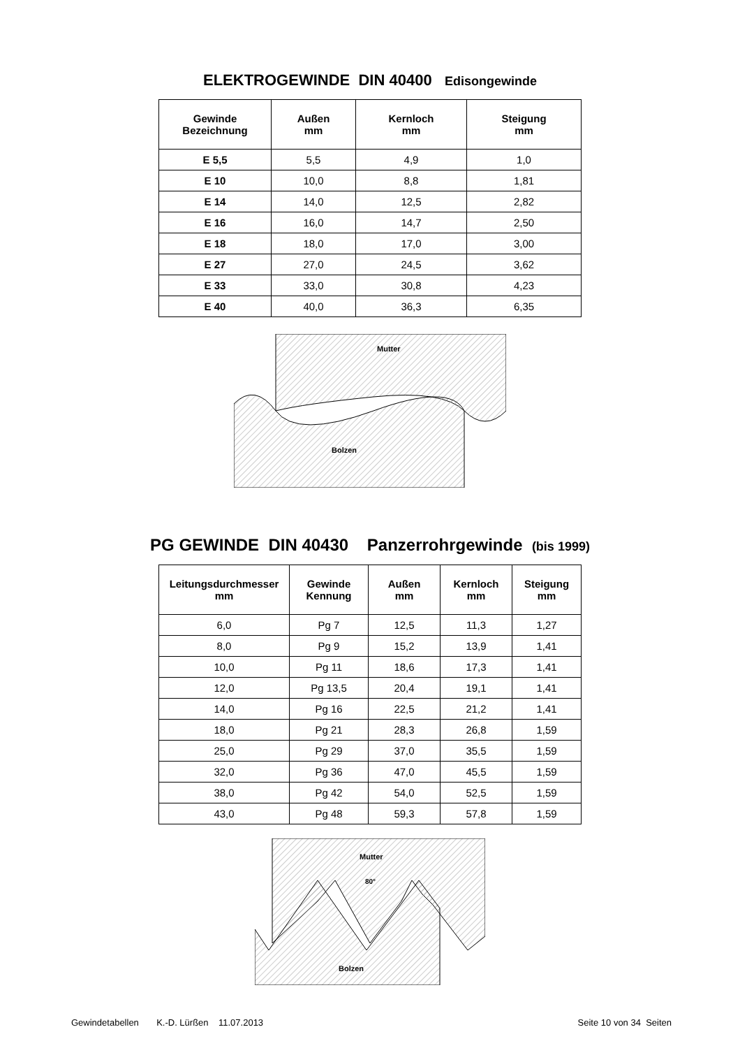ELEKTROGEWINDE DIN 40400 Edisongewinde
| Gewinde Bezeichnung | Außen mm | Kernloch mm | Steigung mm |
| --- | --- | --- | --- |
| E 5,5 | 5,5 | 4,9 | 1,0 |
| E 10 | 10,0 | 8,8 | 1,81 |
| E 14 | 14,0 | 12,5 | 2,82 |
| E 16 | 16,0 | 14,7 | 2,50 |
| E 18 | 18,0 | 17,0 | 3,00 |
| E 27 | 27,0 | 24,5 | 3,62 |
| E 33 | 33,0 | 30,8 | 4,23 |
| E 40 | 40,0 | 36,3 | 6,35 |
Mutter
Bolzen
PG GEWINDE DIN 40430 Panzerrohrgewinde (bis 1999)
| Leitungsdurchmesser mm | Gewinde Kennung | Außen mm | Kernloch mm | Steigung mm |
| --- | --- | --- | --- | --- |
| 6,0 | Pg 7 | 12,5 | 11,3 | 1,27 |
| 8,0 | Pg 9 | 15,2 | 13,9 | 1,41 |
| 10,0 | Pg 11 | 18,6 | 17,3 | 1,41 |
| 12,0 | Pg 13,5 | 20,4 | 19,1 | 1,41 |
| 14,0 | Pg 16 | 22,5 | 21,2 | 1,41 |
| 18,0 | Pg 21 | 28,3 | 26,8 | 1,59 |
| 25,0 | Pg 29 | 37,0 | 35,5 | 1,59 |
| 32,0 | Pg 36 | 47,0 | 45,5 | 1,59 |
| 38,0 | Pg 42 | 54,0 | 52,5 | 1,59 |
| 43,0 | Pg 48 | 59,3 | 57,8 | 1,59 |
Mutter
80°
Bolzen
Gewindetabellen K.-D. Lürßen 11.07.2013 Seite 10 von 34 Seiten